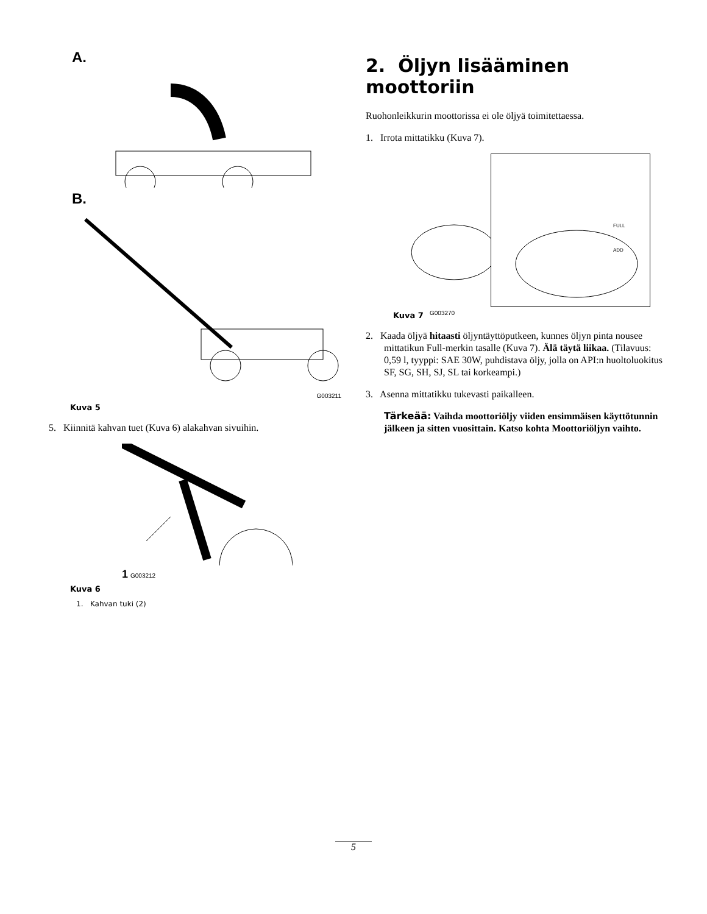A.
B.
G003211
Kuva 5
5. Kiinnitä kahvan tuet (Kuva 6) alakahvan sivuihin.
1 G003212
Kuva 6
1. Kahvan tuki (2)
2. Öljyn lisääminen moottoriin
Ruohonleikkurin moottorissa ei ole öljyä toimitettaessa.
1. Irrota mittatikku (Kuva 7).
G003270
FULL
ADD
Kuva 7
2. Kaada öljyä hitaasti öljyntäyttöputkeen, kunnes öljyn pinta nousee mittatikun Full-merkin tasalle (Kuva 7). Älä täytä liikaa. (Tilavuus: 0,59 l, tyyppi: SAE 30W, puhdistava öljy, jolla on API:n huoltoluokitus SF, SG, SH, SJ, SL tai korkeampi.)
3. Asenna mittatikku tukevasti paikalleen.
Tärkeää: Vaihda moottoriöljy viiden ensimmäisen käyttötunnin jälkeen ja sitten vuosittain. Katso kohta Moottoriöljyn vaihto.
5